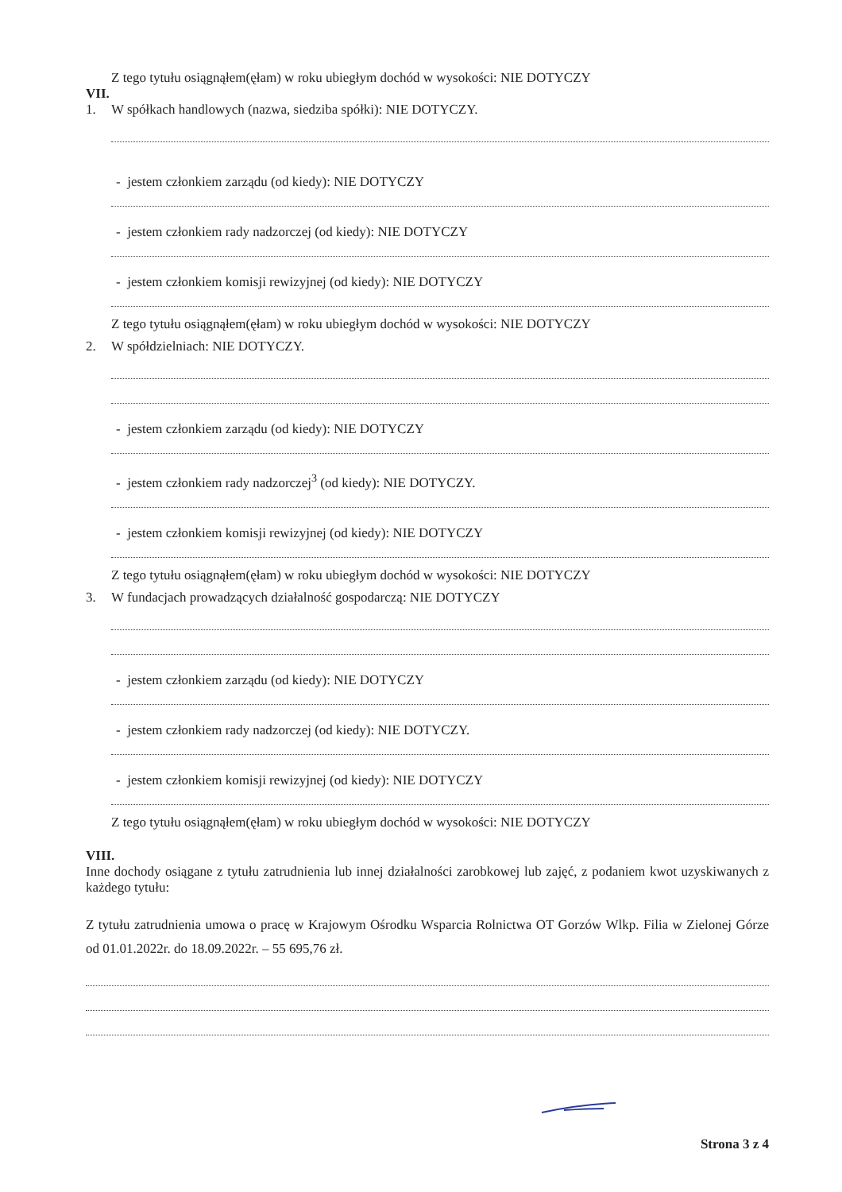Z tego tytułu osiągnąłem(ęłam) w roku ubiegłym dochód w wysokości: NIE DOTYCZY
VII.
1. W spółkach handlowych (nazwa, siedziba spółki): NIE DOTYCZY.
- jestem członkiem zarządu (od kiedy): NIE DOTYCZY
- jestem członkiem rady nadzorczej (od kiedy): NIE DOTYCZY
- jestem członkiem komisji rewizyjnej (od kiedy): NIE DOTYCZY
Z tego tytułu osiągnąłem(ęłam) w roku ubiegłym dochód w wysokości: NIE DOTYCZY
2. W spółdzielniach: NIE DOTYCZY.
- jestem członkiem zarządu (od kiedy): NIE DOTYCZY
- jestem członkiem rady nadzorczej<sup>3</sup> (od kiedy): NIE DOTYCZY.
- jestem członkiem komisji rewizyjnej (od kiedy): NIE DOTYCZY
Z tego tytułu osiągnąłem(ęłam) w roku ubiegłym dochód w wysokości: NIE DOTYCZY
3. W fundacjach prowadzących działalność gospodarczą: NIE DOTYCZY
- jestem członkiem zarządu (od kiedy): NIE DOTYCZY
- jestem członkiem rady nadzorczej (od kiedy): NIE DOTYCZY.
- jestem członkiem komisji rewizyjnej (od kiedy): NIE DOTYCZY
Z tego tytułu osiągnąłem(ęłam) w roku ubiegłym dochód w wysokości: NIE DOTYCZY
VIII.
Inne dochody osiągane z tytułu zatrudnienia lub innej działalności zarobkowej lub zajęć, z podaniem kwot uzyskiwanych z każdego tytułu:
Z tytułu zatrudnienia umowa o pracę w Krajowym Ośrodku Wsparcia Rolnictwa OT Gorzów Wlkp. Filia w Zielonej Górze od 01.01.2022r. do 18.09.2022r. – 55 695,76 zł.
Strona 3 z 4